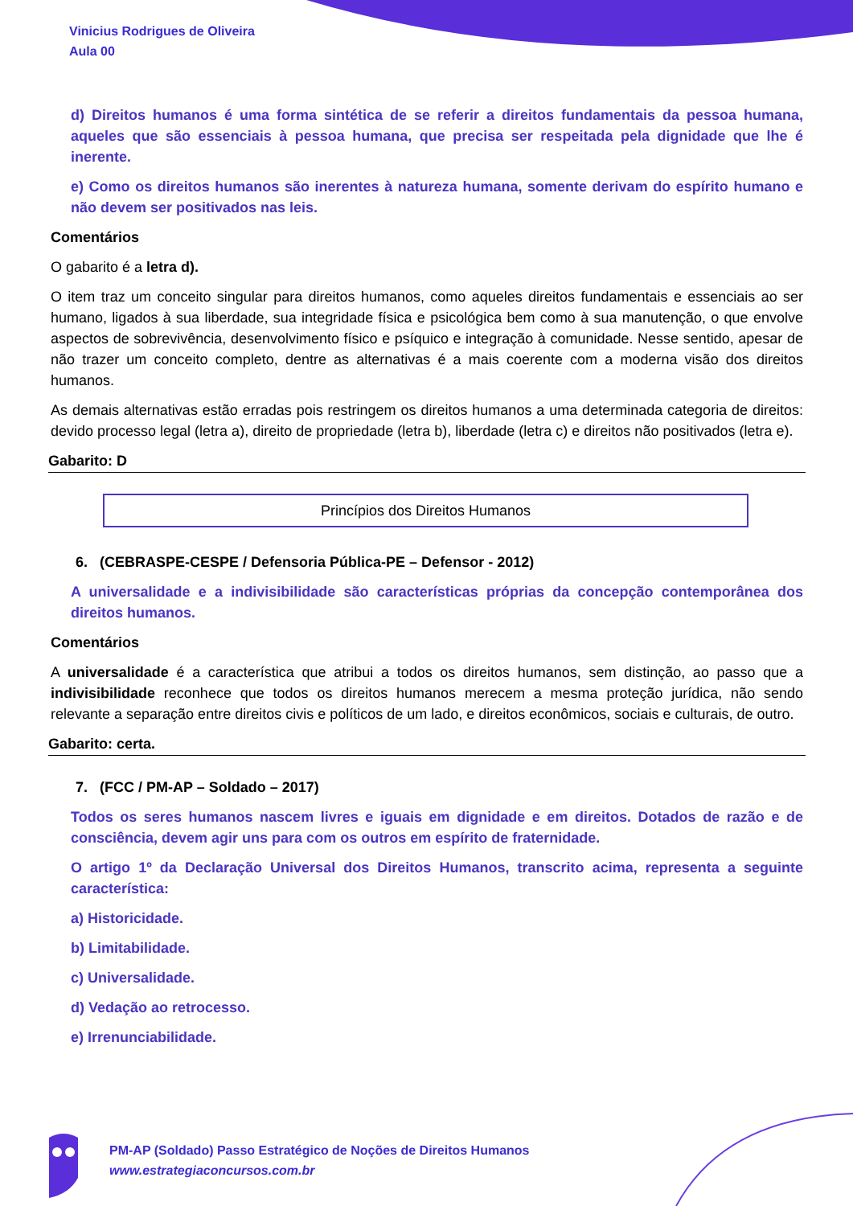Vinicius Rodrigues de Oliveira
Aula 00
d) Direitos humanos é uma forma sintética de se referir a direitos fundamentais da pessoa humana, aqueles que são essenciais à pessoa humana, que precisa ser respeitada pela dignidade que lhe é inerente.
e) Como os direitos humanos são inerentes à natureza humana, somente derivam do espírito humano e não devem ser positivados nas leis.
Comentários
O gabarito é a letra d).
O item traz um conceito singular para direitos humanos, como aqueles direitos fundamentais e essenciais ao ser humano, ligados à sua liberdade, sua integridade física e psicológica bem como à sua manutenção, o que envolve aspectos de sobrevivência, desenvolvimento físico e psíquico e integração à comunidade. Nesse sentido, apesar de não trazer um conceito completo, dentre as alternativas é a mais coerente com a moderna visão dos direitos humanos.
As demais alternativas estão erradas pois restringem os direitos humanos a uma determinada categoria de direitos: devido processo legal (letra a), direito de propriedade (letra b), liberdade (letra c) e direitos não positivados (letra e).
Gabarito: D
Princípios dos Direitos Humanos
6. (CEBRASPE-CESPE / Defensoria Pública-PE – Defensor - 2012)
A universalidade e a indivisibilidade são características próprias da concepção contemporânea dos direitos humanos.
Comentários
A universalidade é a característica que atribui a todos os direitos humanos, sem distinção, ao passo que a indivisibilidade reconhece que todos os direitos humanos merecem a mesma proteção jurídica, não sendo relevante a separação entre direitos civis e políticos de um lado, e direitos econômicos, sociais e culturais, de outro.
Gabarito: certa.
7. (FCC / PM-AP – Soldado – 2017)
Todos os seres humanos nascem livres e iguais em dignidade e em direitos. Dotados de razão e de consciência, devem agir uns para com os outros em espírito de fraternidade.
O artigo 1º da Declaração Universal dos Direitos Humanos, transcrito acima, representa a seguinte característica:
a) Historicidade.
b) Limitabilidade.
c) Universalidade.
d) Vedação ao retrocesso.
e) Irrenunciabilidade.
PM-AP (Soldado) Passo Estratégico de Noções de Direitos Humanos
www.estrategiaconcursos.com.br